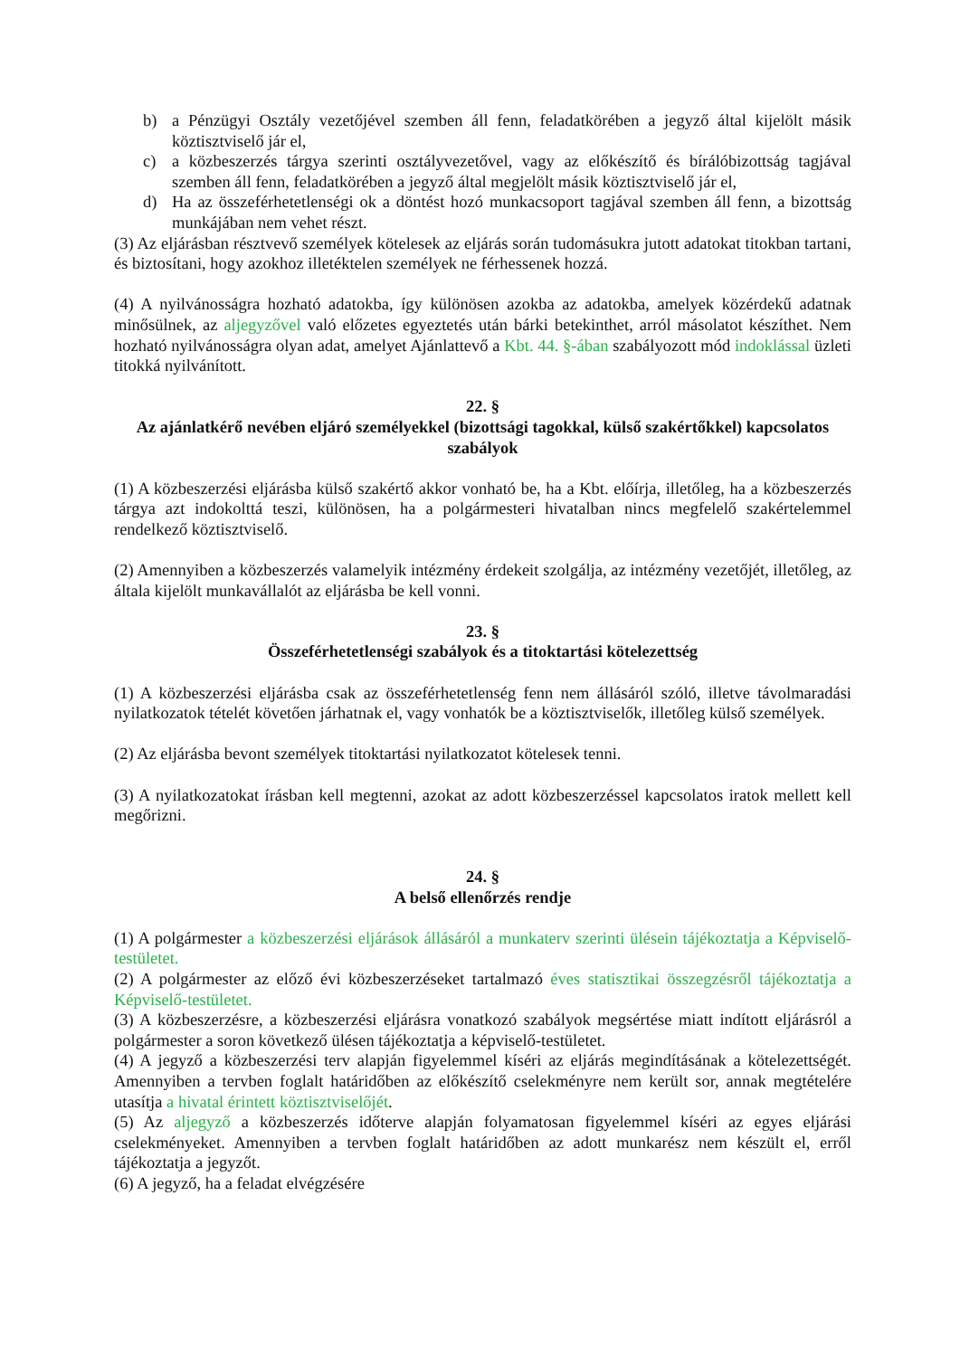b) a Pénzügyi Osztály vezetőjével szemben áll fenn, feladatkörében a jegyző által kijelölt másik köztisztviselő jár el,
c) a közbeszerzés tárgya szerinti osztályvezetővel, vagy az előkészítő és bírálóbizottság tagjával szemben áll fenn, feladatkörében a jegyző által megjelölt másik köztisztviselő jár el,
d) Ha az összeférhetetlenségi ok a döntést hozó munkacsoport tagjával szemben áll fenn, a bizottság munkájában nem vehet részt.
(3) Az eljárásban résztvevő személyek kötelesek az eljárás során tudomásukra jutott adatokat titokban tartani, és biztosítani, hogy azokhoz illetéktelen személyek ne férhessenek hozzá.
(4) A nyilvánosságra hozható adatokba, így különösen azokba az adatokba, amelyek közérdekű adatnak minősülnek, az aljegyzővel való előzetes egyeztetés után bárki betekinthet, arról másolatot készíthet. Nem hozható nyilvánosságra olyan adat, amelyet Ajánlattevő a Kbt. 44. §-ában szabályozott mód indoklással üzleti titokká nyilvánított.
22. §
Az ajánlatkérő nevében eljáró személyekkel (bizottsági tagokkal, külső szakértőkkel) kapcsolatos szabályok
(1) A közbeszerzési eljárásba külső szakértő akkor vonható be, ha a Kbt. előírja, illetőleg, ha a közbeszerzés tárgya azt indokolttá teszi, különösen, ha a polgármesteri hivatalban nincs megfelelő szakértelemmel rendelkező köztisztviselő.
(2) Amennyiben a közbeszerzés valamelyik intézmény érdekeit szolgálja, az intézmény vezetőjét, illetőleg, az általa kijelölt munkavállalót az eljárásba be kell vonni.
23. §
Összeférhetetlenségi szabályok és a titoktartási kötelezettség
(1) A közbeszerzési eljárásba csak az összeférhetetlenség fenn nem állásáról szóló, illetve távolmaradási nyilatkozatok tételét követően járhatnak el, vagy vonhatók be a köztisztviselők, illetőleg külső személyek.
(2) Az eljárásba bevont személyek titoktartási nyilatkozatot kötelesek tenni.
(3) A nyilatkozatokat írásban kell megtenni, azokat az adott közbeszerzéssel kapcsolatos iratok mellett kell megőrizni.
24. §
A belső ellenőrzés rendje
(1) A polgármester a közbeszerzési eljárások állásáról a munkaterv szerinti ülésein tájékoztatja a Képviselő-testületet.
(2) A polgármester az előző évi közbeszerzéseket tartalmazó éves statisztikai összegzésről tájékoztatja a Képviselő-testületet.
(3) A közbeszerzésre, a közbeszerzési eljárásra vonatkozó szabályok megsértése miatt indított eljárásról a polgármester a soron következő ülésen tájékoztatja a képviselő-testületet.
(4) A jegyző a közbeszerzési terv alapján figyelemmel kíséri az eljárás megindításának a kötelezettségét. Amennyiben a tervben foglalt határidőben az előkészítő cselekményre nem került sor, annak megtételére utasítja a hivatal érintett köztisztviselőjét.
(5) Az aljegyző a közbeszerzés időterve alapján folyamatosan figyelemmel kíséri az egyes eljárási cselekményeket. Amennyiben a tervben foglalt határidőben az adott munkarész nem készült el, erről tájékoztatja a jegyzőt.
(6) A jegyző, ha a feladat elvégzésére